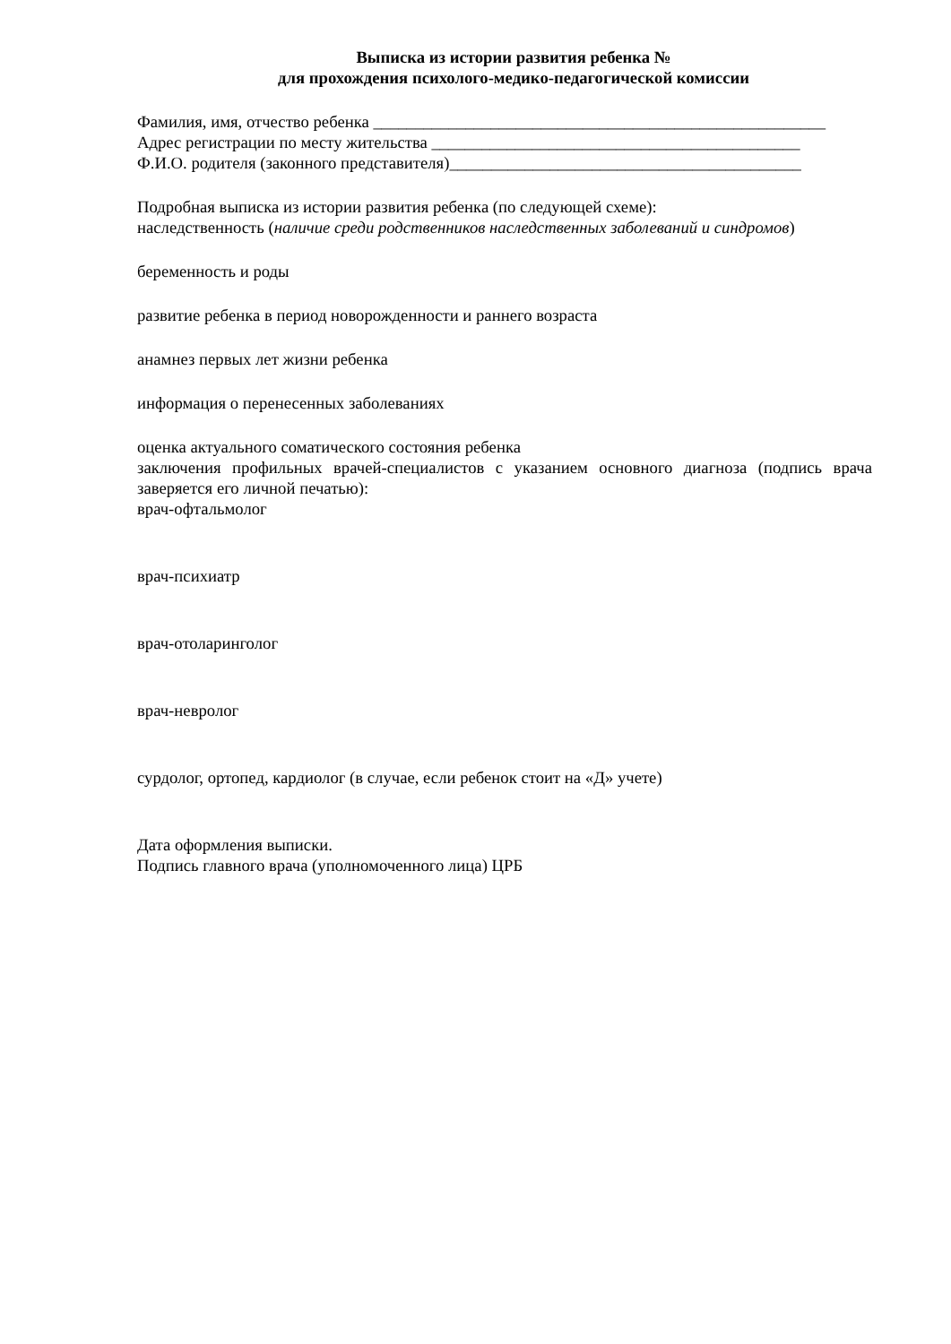Выписка из истории развития ребенка №
для прохождения психолого-медико-педагогической комиссии
Фамилия, имя, отчество ребенка ______________________________________________________
Адрес регистрации по месту жительства ____________________________________________
Ф.И.О. родителя (законного представителя)__________________________________________
Подробная выписка из истории развития ребенка (по следующей схеме):
наследственность (наличие среди родственников наследственных заболеваний и синдромов)
беременность и роды
развитие ребенка в период новорожденности и раннего возраста
анамнез первых лет жизни ребенка
информация о перенесенных заболеваниях
оценка актуального соматического состояния ребенка
заключения профильных врачей-специалистов с указанием основного диагноза (подпись врача заверяется его личной печатью):
врач-офтальмолог
врач-психиатр
врач-отоларинголог
врач-невролог
сурдолог, ортопед, кардиолог (в случае, если ребенок стоит на «Д» учете)
Дата оформления выписки.
Подпись главного врача (уполномоченного лица) ЦРБ